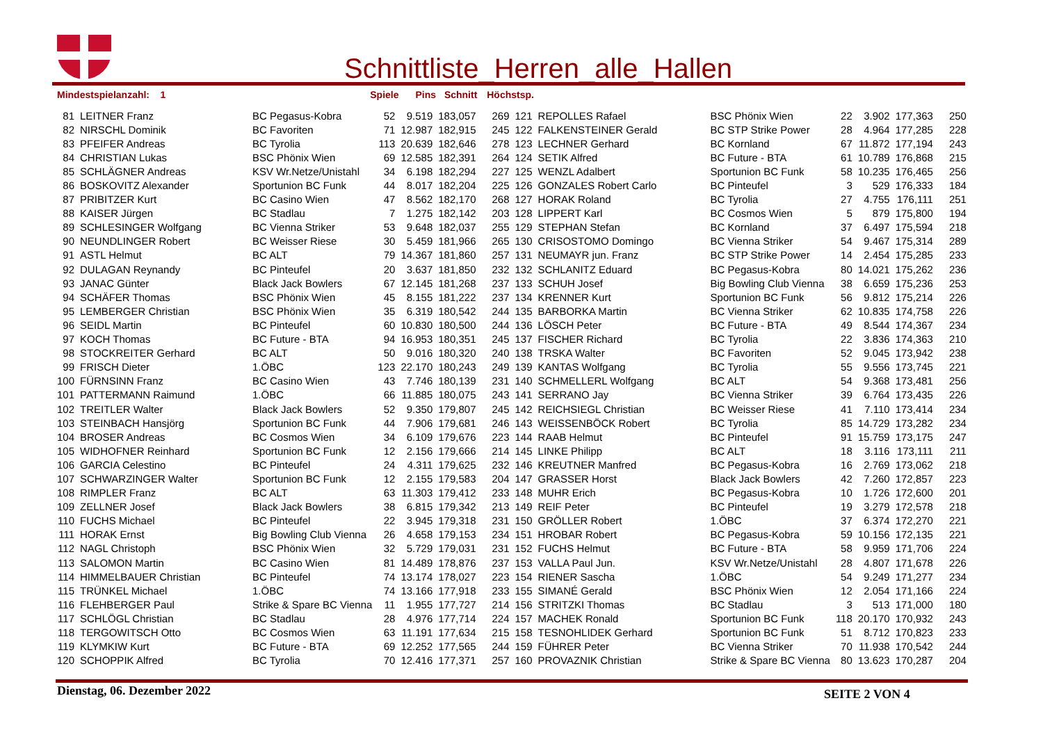Schnittliste_Herren_alle_Hallen
Mindestspielanzahl: 1 Spiele Pins Schnitt Höchstsp.
| 81 | LEITNER Franz | BC Pegasus-Kobra | 52 | 9.519 | 183,057 | 269 | 121 | REPOLLES Rafael | BSC Phönix Wien | 22 | 3.902 | 177,363 | 250 |
| 82 | NIRSCHL Dominik | BC Favoriten | 71 | 12.987 | 182,915 | 245 | 122 | FALKENSTEINER Gerald | BC STP Strike Power | 28 | 4.964 | 177,285 | 228 |
| 83 | PFEIFER Andreas | BC Tyrolia | 113 | 20.639 | 182,646 | 278 | 123 | LECHNER Gerhard | BC Kornland | 67 | 11.872 | 177,194 | 243 |
| 84 | CHRISTIAN Lukas | BSC Phönix Wien | 69 | 12.585 | 182,391 | 264 | 124 | SETIK Alfred | BC Future - BTA | 61 | 10.789 | 176,868 | 215 |
| 85 | SCHLÄGNER Andreas | KSV Wr.Netze/Unistahl | 34 | 6.198 | 182,294 | 227 | 125 | WENZL Adalbert | Sportunion BC Funk | 58 | 10.235 | 176,465 | 256 |
| 86 | BOSKOVITZ Alexander | Sportunion BC Funk | 44 | 8.017 | 182,204 | 225 | 126 | GONZALES Robert Carlo | BC Pinteufel | 3 | 529 | 176,333 | 184 |
| 87 | PRIBITZER Kurt | BC Casino Wien | 47 | 8.562 | 182,170 | 268 | 127 | HORAK Roland | BC Tyrolia | 27 | 4.755 | 176,111 | 251 |
| 88 | KAISER Jürgen | BC Stadlau | 7 | 1.275 | 182,142 | 203 | 128 | LIPPERT Karl | BC Cosmos Wien | 5 | 879 | 175,800 | 194 |
| 89 | SCHLESINGER Wolfgang | BC Vienna Striker | 53 | 9.648 | 182,037 | 255 | 129 | STEPHAN Stefan | BC Kornland | 37 | 6.497 | 175,594 | 218 |
| 90 | NEUNDLINGER Robert | BC Weisser Riese | 30 | 5.459 | 181,966 | 265 | 130 | CRISOSTOMO Domingo | BC Vienna Striker | 54 | 9.467 | 175,314 | 289 |
| 91 | ASTL Helmut | BC ALT | 79 | 14.367 | 181,860 | 257 | 131 | NEUMAYR jun. Franz | BC STP Strike Power | 14 | 2.454 | 175,285 | 233 |
| 92 | DULAGAN Reynandy | BC Pinteufel | 20 | 3.637 | 181,850 | 232 | 132 | SCHLANITZ Eduard | BC Pegasus-Kobra | 80 | 14.021 | 175,262 | 236 |
| 93 | JANAC Günter | Black Jack Bowlers | 67 | 12.145 | 181,268 | 237 | 133 | SCHUH Josef | Big Bowling Club Vienna | 38 | 6.659 | 175,236 | 253 |
| 94 | SCHÄFER Thomas | BSC Phönix Wien | 45 | 8.155 | 181,222 | 237 | 134 | KRENNER Kurt | Sportunion BC Funk | 56 | 9.812 | 175,214 | 226 |
| 95 | LEMBERGER Christian | BSC Phönix Wien | 35 | 6.319 | 180,542 | 244 | 135 | BARBORKA Martin | BC Vienna Striker | 62 | 10.835 | 174,758 | 226 |
| 96 | SEIDL Martin | BC Pinteufel | 60 | 10.830 | 180,500 | 244 | 136 | LÖSCH Peter | BC Future - BTA | 49 | 8.544 | 174,367 | 234 |
| 97 | KOCH Thomas | BC Future - BTA | 94 | 16.953 | 180,351 | 245 | 137 | FISCHER Richard | BC Tyrolia | 22 | 3.836 | 174,363 | 210 |
| 98 | STOCKREITER Gerhard | BC ALT | 50 | 9.016 | 180,320 | 240 | 138 | TRSKA Walter | BC Favoriten | 52 | 9.045 | 173,942 | 238 |
| 99 | FRISCH Dieter | 1.ÖBC | 123 | 22.170 | 180,243 | 249 | 139 | KANTAS Wolfgang | BC Tyrolia | 55 | 9.556 | 173,745 | 221 |
| 100 | FÜRNSINN Franz | BC Casino Wien | 43 | 7.746 | 180,139 | 231 | 140 | SCHMELLERL Wolfgang | BC ALT | 54 | 9.368 | 173,481 | 256 |
| 101 | PATTERMANN Raimund | 1.ÖBC | 66 | 11.885 | 180,075 | 243 | 141 | SERRANO Jay | BC Vienna Striker | 39 | 6.764 | 173,435 | 226 |
| 102 | TREITLER Walter | Black Jack Bowlers | 52 | 9.350 | 179,807 | 245 | 142 | REICHSIEGL Christian | BC Weisser Riese | 41 | 7.110 | 173,414 | 234 |
| 103 | STEINBACH Hansjörg | Sportunion BC Funk | 44 | 7.906 | 179,681 | 246 | 143 | WEISSENBÖCK Robert | BC Tyrolia | 85 | 14.729 | 173,282 | 234 |
| 104 | BROSER Andreas | BC Cosmos Wien | 34 | 6.109 | 179,676 | 223 | 144 | RAAB Helmut | BC Pinteufel | 91 | 15.759 | 173,175 | 247 |
| 105 | WIDHOFNER Reinhard | Sportunion BC Funk | 12 | 2.156 | 179,666 | 214 | 145 | LINKE Philipp | BC ALT | 18 | 3.116 | 173,111 | 211 |
| 106 | GARCIA Celestino | BC Pinteufel | 24 | 4.311 | 179,625 | 232 | 146 | KREUTNER Manfred | BC Pegasus-Kobra | 16 | 2.769 | 173,062 | 218 |
| 107 | SCHWARZINGER Walter | Sportunion BC Funk | 12 | 2.155 | 179,583 | 204 | 147 | GRASSER Horst | Black Jack Bowlers | 42 | 7.260 | 172,857 | 223 |
| 108 | RIMPLER Franz | BC ALT | 63 | 11.303 | 179,412 | 233 | 148 | MUHR Erich | BC Pegasus-Kobra | 10 | 1.726 | 172,600 | 201 |
| 109 | ZELLNER Josef | Black Jack Bowlers | 38 | 6.815 | 179,342 | 213 | 149 | REIF Peter | BC Pinteufel | 19 | 3.279 | 172,578 | 218 |
| 110 | FUCHS Michael | BC Pinteufel | 22 | 3.945 | 179,318 | 231 | 150 | GRÖLLER Robert | 1.ÖBC | 37 | 6.374 | 172,270 | 221 |
| 111 | HORAK Ernst | Big Bowling Club Vienna | 26 | 4.658 | 179,153 | 234 | 151 | HROBAR Robert | BC Pegasus-Kobra | 59 | 10.156 | 172,135 | 221 |
| 112 | NAGL Christoph | BSC Phönix Wien | 32 | 5.729 | 179,031 | 231 | 152 | FUCHS Helmut | BC Future - BTA | 58 | 9.959 | 171,706 | 224 |
| 113 | SALOMON Martin | BC Casino Wien | 81 | 14.489 | 178,876 | 237 | 153 | VALLA Paul Jun. | KSV Wr.Netze/Unistahl | 28 | 4.807 | 171,678 | 226 |
| 114 | HIMMELBAUER Christian | BC Pinteufel | 74 | 13.174 | 178,027 | 223 | 154 | RIENER Sascha | 1.ÖBC | 54 | 9.249 | 171,277 | 234 |
| 115 | TRÜNKEL Michael | 1.ÖBC | 74 | 13.166 | 177,918 | 233 | 155 | SIMANÉ Gerald | BSC Phönix Wien | 12 | 2.054 | 171,166 | 224 |
| 116 | FLEHBERGER Paul | Strike & Spare BC Vienna | 11 | 1.955 | 177,727 | 214 | 156 | STRITZKI Thomas | BC Stadlau | 3 | 513 | 171,000 | 180 |
| 117 | SCHLÖGL Christian | BC Stadlau | 28 | 4.976 | 177,714 | 224 | 157 | MACHEK Ronald | Sportunion BC Funk | 118 | 20.170 | 170,932 | 243 |
| 118 | TERGOWITSCH Otto | BC Cosmos Wien | 63 | 11.191 | 177,634 | 215 | 158 | TESNOHLIDEK Gerhard | Sportunion BC Funk | 51 | 8.712 | 170,823 | 233 |
| 119 | KLYMKIW Kurt | BC Future - BTA | 69 | 12.252 | 177,565 | 244 | 159 | FÜHRER Peter | BC Vienna Striker | 70 | 11.938 | 170,542 | 244 |
| 120 | SCHOPPIK Alfred | BC Tyrolia | 70 | 12.416 | 177,371 | 257 | 160 | PROVAZNIK Christian | Strike & Spare BC Vienna | 80 | 13.623 | 170,287 | 204 |
Dienstag, 06. Dezember 2022 SEITE 2 VON 4